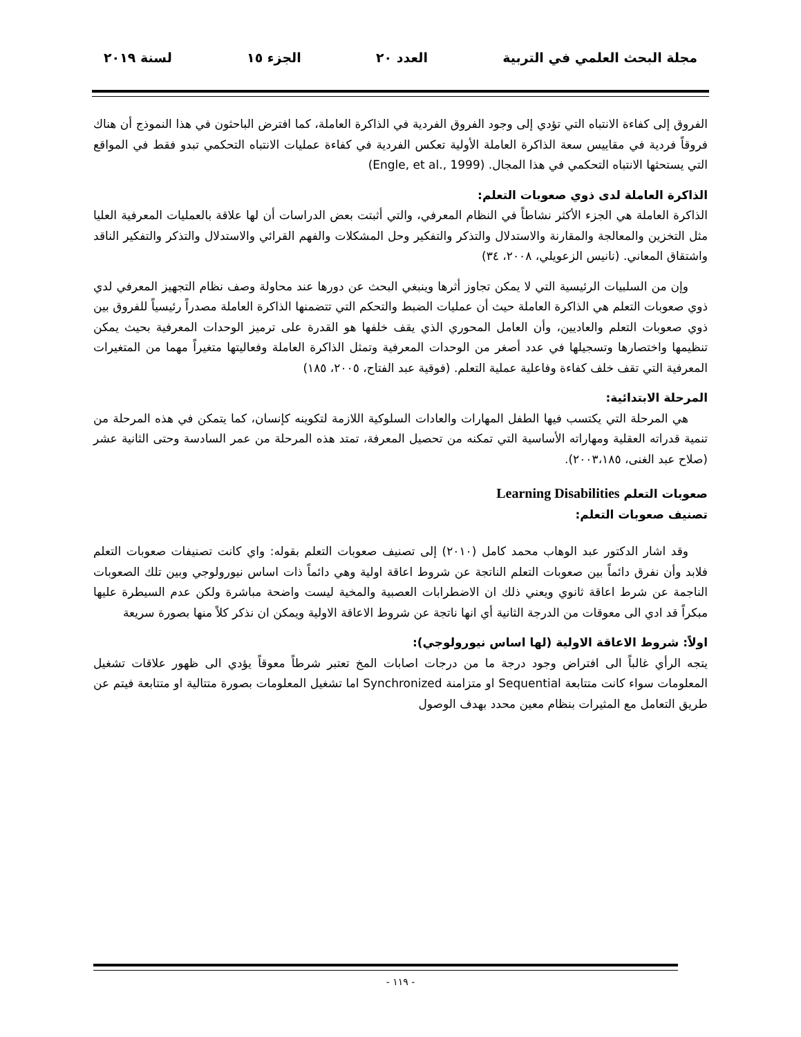مجلة البحث العلمي في التربية العدد ٢٠ الجزء ١٥ لسنة ٢٠١٩
الفروق إلى كفاءة الانتباه التي تؤدي إلى وجود الفروق الفردية في الذاكرة العاملة، كما افترض الباحثون في هذا النموذج أن هناك فروقاً فردية في مقاييس سعة الذاكرة العاملة الأولية تعكس الفردية في كفاءة عمليات الانتباه التحكمي تبدو فقط في المواقع التي يستحثها الانتباه التحكمي في هذا المجال. (Engle, et al., 1999)
الذاكرة العاملة لدى ذوي صعوبات التعلم:
الذاكرة العاملة هي الجزء الأكثر نشاطاً في النظام المعرفي، والتي أثبتت بعض الدراسات أن لها علاقة بالعمليات المعرفية العليا مثل التخزين والمعالجة والمقارنة والاستدلال والتذكر والتفكير وحل المشكلات والفهم القرائي والاستدلال والتذكر والتفكير الناقد واشتقاق المعاني. (نانيس الزعويلي، ٢٠٠٨، ٣٤)
وإن من السلبيات الرئيسية التي لا يمكن تجاوز أثرها وينبغي البحث عن دورها عند محاولة وصف نظام التجهيز المعرفي لدي ذوي صعوبات التعلم هي الذاكرة العاملة حيث أن عمليات الضبط والتحكم التي تتضمنها الذاكرة العاملة مصدراً رئيسياً للفروق بين ذوي صعوبات التعلم والعاديين، وأن العامل المحوري الذي يقف خلفها هو القدرة على ترميز الوحدات المعرفية بحيث يمكن تنظيمها واختصارها وتسجيلها في عدد أصغر من الوحدات المعرفية وتمثل الذاكرة العاملة وفعاليتها متغيراً مهما من المتغيرات المعرفية التي تقف خلف كفاءة وفاعلية عملية التعلم. (فوقية عبد الفتاح، ٢٠٠٥، ١٨٥)
المرحلة الابتدائية:
هي المرحلة التي يكتسب فيها الطفل المهارات والعادات السلوكية اللازمة لتكوينه كإنسان، كما يتمكن في هذه المرحلة من تنمية قدراته العقلية ومهاراته الأساسية التي تمكنه من تحصيل المعرفة، تمتد هذه المرحلة من عمر السادسة وحتى الثانية عشر (صلاح عبد الغنى، ٢٠٠٣،١٨٥).
صعوبات التعلم Learning Disabilities
تصنيف صعوبات التعلم:
وقد اشار الدكتور عبد الوهاب محمد كامل (٢٠١٠) إلى تصنيف صعوبات التعلم بقوله: واي كانت تصنيفات صعوبات التعلم فلابد وأن نفرق دائماً بين صعوبات التعلم الناتجة عن شروط اعاقة اولية وهي دائماً ذات اساس نيورولوجي وبين تلك الصعوبات الناجمة عن شرط اعاقة ثانوي ويعني ذلك ان الاضطرابات العصبية والمخية ليست واضحة مباشرة ولكن عدم السيطرة عليها مبكراً قد ادي الى معوقات من الدرجة الثانية أي انها ناتجة عن شروط الاعاقة الاولية ويمكن ان نذكر كلاً منها بصورة سريعة
اولاً: شروط الاعاقة الاولية (لها اساس نيورولوجي):
يتجه الرأي غالباً الى افتراض وجود درجة ما من درجات اصابات المخ تعتبر شرطاً معوقاً يؤدي الى ظهور علاقات تشغيل المعلومات سواء كانت متتابعة Sequential او متزامنة Synchronized اما تشغيل المعلومات بصورة متتالية او متتابعة فيتم عن طريق التعامل مع المثيرات بنظام معين محدد بهدف الوصول
- ١١٩ -